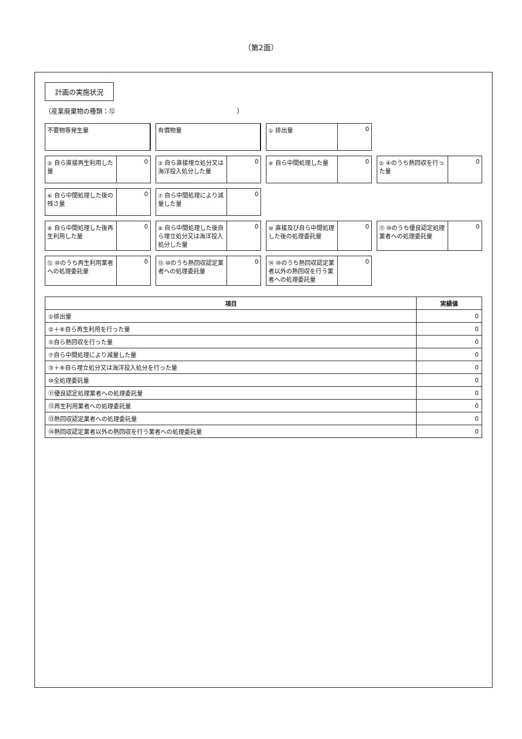（第2面）
計画の実施状況
（産業廃棄物の種類：⑫　　　　　　　　　　　　　　　　　　　）
不要物等発生量
有償物量
① 排出量 0
② 自ら直接再生利用した量 0
③ 自ら直接埋立処分又は海洋投入処分した量
0
④ 自ら中間処理した量 0
⑤ ④のうち熱回収を行った量 0
⑥ 自ら中間処理した後の残さ量 0
⑦ 自ら中間処理により減量した量 0
⑧ 自ら中間処理した後再生利用した量 0
⑨ 自ら中間処理した後自ら埋立処分又は海洋投入処分した量
0
⑩ 直接及び自ら中間処理した後の処理委託量
0
⑪ ⑩のうち優良認定処理業者への処理委託量
0
⑫ ⑩のうち再生利用業者への処理委託量 0
⑬ ⑩のうち熱回収認定業者への処理委託量
0
⑭ ⑩のうち熱回収認定業者以外の熱回収を行う業者への処理委託量
0
| 項目 | 実績値 |
| --- | --- |
| ①排出量 | 0 |
| ②＋⑧自ら再生利用を行った量 | 0 |
| ⑤自ら熱回収を行った量 | 0 |
| ⑦自ら中間処理により減量した量 | 0 |
| ③＋⑨自ら埋立処分又は海洋投入処分を行った量 | 0 |
| ⑩全処理委託量 | 0 |
| ⑪優良認定処理業者への処理委託量 | 0 |
| ⑫再生利用業者への処理委託量 | 0 |
| ⑬熱回収認定業者への処理委託量 | 0 |
| ⑭熱回収認定業者以外の熱回収を行う業者への処理委託量 | 0 |